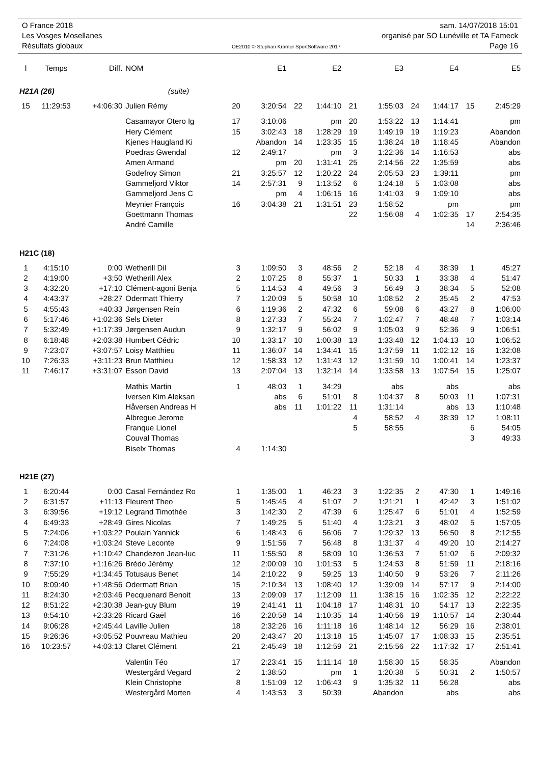O France 2018 sam. 14/07/2018 15:01
Les Vosges Mosellanes organisé par SO Lunéville et TA Fameck
Résultats globaux OE2010 © Stephan Krämer SportSoftware 2017 Page 16
| l | Temps | Diff. | NOM | | E1 | | E2 | | E3 | | E4 | | E5 |
| --- | --- | --- | --- | --- | --- | --- | --- | --- | --- | --- | --- | --- | --- |
| H21A (26) | | | (suite) | | | | | | | | | | |
| 15 | 11:29:53 | +4:06:30 | Julien Rémy | 20 | 3:20:54 | 22 | 1:44:10 | 21 | 1:55:03 | 24 | 1:44:17 | 15 | 2:45:29 |
| | | | Casamayor Otero Ig | 17 | 3:10:06 | | pm | 20 | 1:53:22 | 13 | 1:14:41 | | pm |
| | | | Hery Clément | 15 | 3:02:43 | 18 | 1:28:29 | 19 | 1:49:19 | 19 | 1:19:23 | | Abandon |
| | | | Kjenes Haugland Ki | | Abandon | 14 | 1:23:35 | 15 | 1:38:24 | 18 | 1:18:45 | | Abandon |
| | | | Poedras Gwendal | 12 | 2:49:17 | | pm | 3 | 1:22:36 | 14 | 1:16:53 | | abs |
| | | | Amen Armand | | pm | 20 | 1:31:41 | 25 | 2:14:56 | 22 | 1:35:59 | | abs |
| | | | Godefroy Simon | 21 | 3:25:57 | 12 | 1:20:22 | 24 | 2:05:53 | 23 | 1:39:11 | | pm |
| | | | Gammeljord Viktor | 14 | 2:57:31 | 9 | 1:13:52 | 6 | 1:24:18 | 5 | 1:03:08 | | abs |
| | | | Gammeljord Jens C | | pm | 4 | 1:06:15 | 16 | 1:41:03 | 9 | 1:09:10 | | abs |
| | | | Meynier François | 16 | 3:04:38 | 21 | 1:31:51 | 23 | 1:58:52 | | pm | | pm |
| | | | Goettmann Thomas | | | | | 22 | 1:56:08 | 4 | 1:02:35 | 17 | 2:54:35 |
| | | | André Camille | | | | | | | | | 14 | 2:36:46 |
| H21C (18) | | | | | | | | | | | | | |
| 1 | 4:15:10 | 0:00 | Wetherill Dil | 3 | 1:09:50 | 3 | 48:56 | 2 | 52:18 | 4 | 38:39 | 1 | 45:27 |
| 2 | 4:19:00 | +3:50 | Wetherill Alex | 2 | 1:07:25 | 8 | 55:37 | 1 | 50:33 | 1 | 33:38 | 4 | 51:47 |
| 3 | 4:32:20 | +17:10 | Clément-agoni Benja | 5 | 1:14:53 | 4 | 49:56 | 3 | 56:49 | 3 | 38:34 | 5 | 52:08 |
| 4 | 4:43:37 | +28:27 | Odermatt Thierry | 7 | 1:20:09 | 5 | 50:58 | 10 | 1:08:52 | 2 | 35:45 | 2 | 47:53 |
| 5 | 4:55:43 | +40:33 | Jørgensen Rein | 6 | 1:19:36 | 2 | 47:32 | 6 | 59:08 | 6 | 43:27 | 8 | 1:06:00 |
| 6 | 5:17:46 | +1:02:36 | Sels Dieter | 8 | 1:27:33 | 7 | 55:24 | 7 | 1:02:47 | 7 | 48:48 | 7 | 1:03:14 |
| 7 | 5:32:49 | +1:17:39 | Jørgensen Audun | 9 | 1:32:17 | 9 | 56:02 | 9 | 1:05:03 | 9 | 52:36 | 9 | 1:06:51 |
| 8 | 6:18:48 | +2:03:38 | Humbert Cédric | 10 | 1:33:17 | 10 | 1:00:38 | 13 | 1:33:48 | 12 | 1:04:13 | 10 | 1:06:52 |
| 9 | 7:23:07 | +3:07:57 | Loisy Matthieu | 11 | 1:36:07 | 14 | 1:34:41 | 15 | 1:37:59 | 11 | 1:02:12 | 16 | 1:32:08 |
| 10 | 7:26:33 | +3:11:23 | Brun Matthieu | 12 | 1:58:33 | 12 | 1:31:43 | 12 | 1:31:59 | 10 | 1:00:41 | 14 | 1:23:37 |
| 11 | 7:46:17 | +3:31:07 | Esson David | 13 | 2:07:04 | 13 | 1:32:14 | 14 | 1:33:58 | 13 | 1:07:54 | 15 | 1:25:07 |
| | | | Mathis Martin | 1 | 48:03 | 1 | 34:29 | | abs | | abs | | abs |
| | | | Iversen Kim Aleksan | | abs | 6 | 51:01 | 8 | 1:04:37 | 8 | 50:03 | 11 | 1:07:31 |
| | | | Håversen Andreas H | | abs | 11 | 1:01:22 | 11 | 1:31:14 | | abs | 13 | 1:10:48 |
| | | | Albregue Jerome | | | | | 4 | 58:52 | 4 | 38:39 | 12 | 1:08:11 |
| | | | Franque Lionel | | | | | 5 | 58:55 | | | 6 | 54:05 |
| | | | Couval Thomas | | | | | | | | | 3 | 49:33 |
| | | | Biselx Thomas | 4 | 1:14:30 | | | | | | | | |
| H21E (27) | | | | | | | | | | | | | |
| 1 | 6:20:44 | 0:00 | Casal Fernández Ro | 1 | 1:35:00 | 1 | 46:23 | 3 | 1:22:35 | 2 | 47:30 | 1 | 1:49:16 |
| 2 | 6:31:57 | +11:13 | Fleurent Theo | 5 | 1:45:45 | 4 | 51:07 | 2 | 1:21:21 | 1 | 42:42 | 3 | 1:51:02 |
| 3 | 6:39:56 | +19:12 | Legrand Timothée | 3 | 1:42:30 | 2 | 47:39 | 6 | 1:25:47 | 6 | 51:01 | 4 | 1:52:59 |
| 4 | 6:49:33 | +28:49 | Gires Nicolas | 7 | 1:49:25 | 5 | 51:40 | 4 | 1:23:21 | 3 | 48:02 | 5 | 1:57:05 |
| 5 | 7:24:06 | +1:03:22 | Poulain Yannick | 6 | 1:48:43 | 6 | 56:06 | 7 | 1:29:32 | 13 | 56:50 | 8 | 2:12:55 |
| 6 | 7:24:08 | +1:03:24 | Steve Leconte | 9 | 1:51:56 | 7 | 56:48 | 8 | 1:31:37 | 4 | 49:20 | 10 | 2:14:27 |
| 7 | 7:31:26 | +1:10:42 | Chandezon Jean-luc | 11 | 1:55:50 | 8 | 58:09 | 10 | 1:36:53 | 7 | 51:02 | 6 | 2:09:32 |
| 8 | 7:37:10 | +1:16:26 | Brédo Jérémy | 12 | 2:00:09 | 10 | 1:01:53 | 5 | 1:24:53 | 8 | 51:59 | 11 | 2:18:16 |
| 9 | 7:55:29 | +1:34:45 | Totusaus Benet | 14 | 2:10:22 | 9 | 59:25 | 13 | 1:40:50 | 9 | 53:26 | 7 | 2:11:26 |
| 10 | 8:09:40 | +1:48:56 | Odermatt Brian | 15 | 2:10:34 | 13 | 1:08:40 | 12 | 1:39:09 | 14 | 57:17 | 9 | 2:14:00 |
| 11 | 8:24:30 | +2:03:46 | Pecquenard Benoit | 13 | 2:09:09 | 17 | 1:12:09 | 11 | 1:38:15 | 16 | 1:02:35 | 12 | 2:22:22 |
| 12 | 8:51:22 | +2:30:38 | Jean-guy Blum | 19 | 2:41:41 | 11 | 1:04:18 | 17 | 1:48:31 | 10 | 54:17 | 13 | 2:22:35 |
| 13 | 8:54:10 | +2:33:26 | Ricard Gaël | 16 | 2:20:58 | 14 | 1:10:35 | 14 | 1:40:56 | 19 | 1:10:57 | 14 | 2:30:44 |
| 14 | 9:06:28 | +2:45:44 | Laville Julien | 18 | 2:32:26 | 16 | 1:11:18 | 16 | 1:48:14 | 12 | 56:29 | 16 | 2:38:01 |
| 15 | 9:26:36 | +3:05:52 | Pouvreau Mathieu | 20 | 2:43:47 | 20 | 1:13:18 | 15 | 1:45:07 | 17 | 1:08:33 | 15 | 2:35:51 |
| 16 | 10:23:57 | +4:03:13 | Claret Clément | 21 | 2:45:49 | 18 | 1:12:59 | 21 | 2:15:56 | 22 | 1:17:32 | 17 | 2:51:41 |
| | | | Valentin Téo | 17 | 2:23:41 | 15 | 1:11:14 | 18 | 1:58:30 | 15 | 58:35 | | Abandon |
| | | | Westergård Vegard | 2 | 1:38:50 | | pm | 1 | 1:20:38 | 5 | 50:31 | 2 | 1:50:57 |
| | | | Klein Christophe | 8 | 1:51:09 | 12 | 1:06:43 | 9 | 1:35:32 | 11 | 56:28 | | abs |
| | | | Westergård Morten | 4 | 1:43:53 | 3 | 50:39 | | Abandon | | abs | | abs |